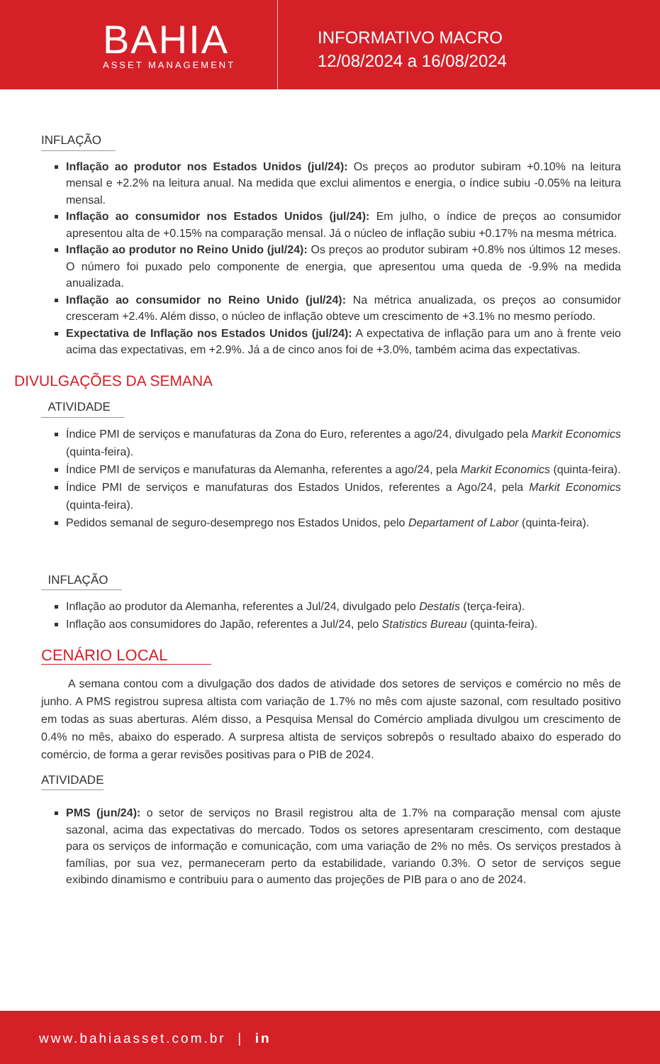BAHIA
ASSET MANAGEMENT
INFORMATIVO MACRO
12/08/2024 a 16/08/2024
INFLAÇÃO
Inflação ao produtor nos Estados Unidos (jul/24): Os preços ao produtor subiram +0.10% na leitura mensal e +2.2% na leitura anual. Na medida que exclui alimentos e energia, o índice subiu -0.05% na leitura mensal.
Inflação ao consumidor nos Estados Unidos (jul/24): Em julho, o índice de preços ao consumidor apresentou alta de +0.15% na comparação mensal. Já o núcleo de inflação subiu +0.17% na mesma métrica.
Inflação ao produtor no Reino Unido (jul/24): Os preços ao produtor subiram +0.8% nos últimos 12 meses. O número foi puxado pelo componente de energia, que apresentou uma queda de -9.9% na medida anualizada.
Inflação ao consumidor no Reino Unido (jul/24): Na métrica anualizada, os preços ao consumidor cresceram +2.4%. Além disso, o núcleo de inflação obteve um crescimento de +3.1% no mesmo período.
Expectativa de Inflação nos Estados Unidos (jul/24): A expectativa de inflação para um ano à frente veio acima das expectativas, em +2.9%. Já a de cinco anos foi de +3.0%, também acima das expectativas.
DIVULGAÇÕES DA SEMANA
ATIVIDADE
Índice PMI de serviços e manufaturas da Zona do Euro, referentes a ago/24, divulgado pela Markit Economics (quinta-feira).
Índice PMI de serviços e manufaturas da Alemanha, referentes a ago/24, pela Markit Economics (quinta-feira).
Índice PMI de serviços e manufaturas dos Estados Unidos, referentes a Ago/24, pela Markit Economics (quinta-feira).
Pedidos semanal de seguro-desemprego nos Estados Unidos, pelo Departament of Labor (quinta-feira).
INFLAÇÃO
Inflação ao produtor da Alemanha, referentes a Jul/24, divulgado pelo Destatis (terça-feira).
Inflação aos consumidores do Japão, referentes a Jul/24, pelo Statistics Bureau (quinta-feira).
CENÁRIO LOCAL
A semana contou com a divulgação dos dados de atividade dos setores de serviços e comércio no mês de junho. A PMS registrou supresa altista com variação de 1.7% no mês com ajuste sazonal, com resultado positivo em todas as suas aberturas. Além disso, a Pesquisa Mensal do Comércio ampliada divulgou um crescimento de 0.4% no mês, abaixo do esperado. A surpresa altista de serviços sobrepôs o resultado abaixo do esperado do comércio, de forma a gerar revisões positivas para o PIB de 2024.
ATIVIDADE
PMS (jun/24): o setor de serviços no Brasil registrou alta de 1.7% na comparação mensal com ajuste sazonal, acima das expectativas do mercado. Todos os setores apresentaram crescimento, com destaque para os serviços de informação e comunicação, com uma variação de 2% no mês. Os serviços prestados à famílias, por sua vez, permaneceram perto da estabilidade, variando 0.3%. O setor de serviços segue exibindo dinamismo e contribuiu para o aumento das projeções de PIB para o ano de 2024.
www.bahiaasset.com.br | in